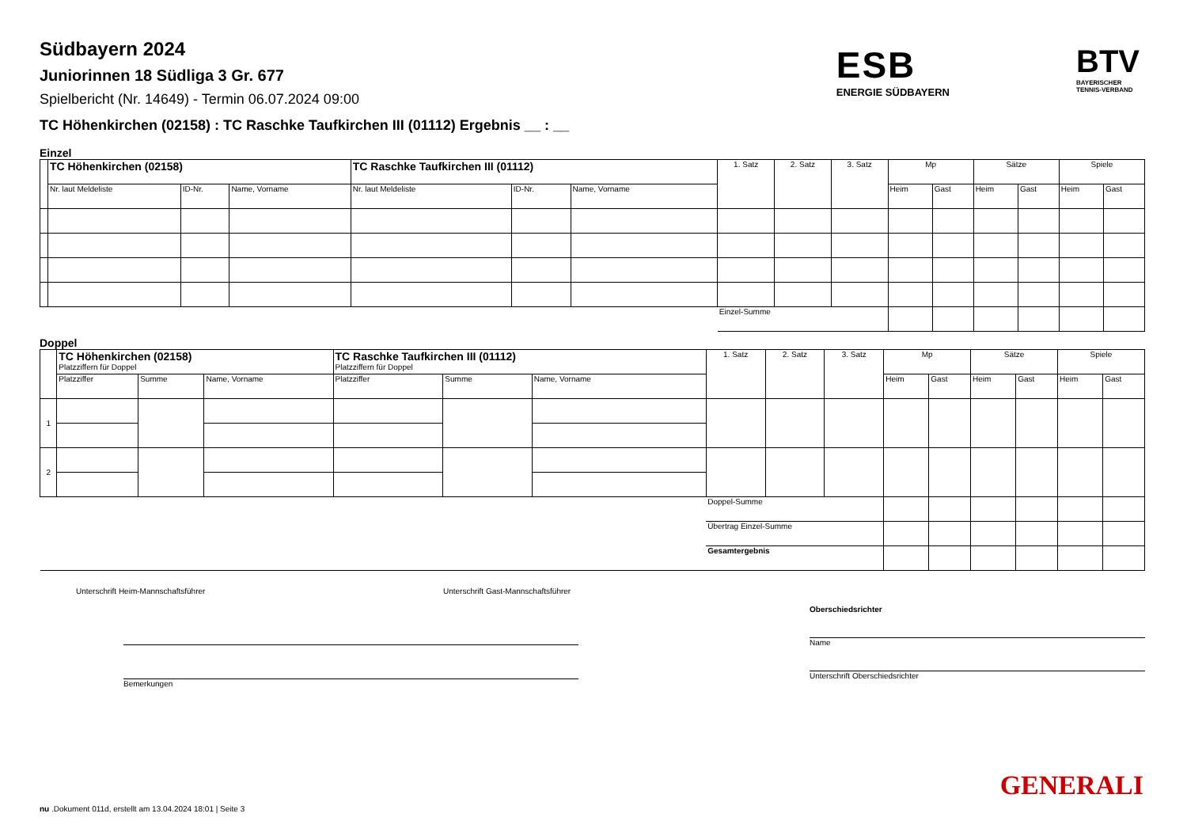ESB
ENERGIE SÜDBAYERN
BTV
BAYERISCHER
TENNIS-VERBAND
Südbayern 2024
Juniorinnen 18 Südliga 3 Gr. 677
Spielbericht (Nr. 14649) - Termin 06.07.2024 09:00
TC Höhenkirchen (02158) : TC Raschke Taufkirchen III (01112) Ergebnis __ : __
Einzel
| | TC Höhenkirchen (02158) | | | TC Raschke Taufkirchen III (01112) | | | 1. Satz | 2. Satz | 3. Satz | Mp | | Sätze | | Spiele | |
| --- | --- | --- | --- | --- | --- | --- | --- | --- | --- | --- | --- | --- | --- | --- | --- |
| | Nr. laut Meldeliste | ID-Nr. | Name, Vorname | Nr. laut Meldeliste | ID-Nr. | Name, Vorname | | | | Heim | Gast | Heim | Gast | Heim | Gast |
| | | | | | | | Einzel-Summe | | | | | | | | |
Doppel
| | TC Höhenkirchen (02158) Platzziffern für Doppel | | | TC Raschke Taufkirchen III (01112) Platzziffern für Doppel | | | 1. Satz | 2. Satz | 3. Satz | Mp | | Sätze | | Spiele | |
| --- | --- | --- | --- | --- | --- | --- | --- | --- | --- | --- | --- | --- | --- | --- | --- |
| | Platzziffer | Summe | Name, Vorname | Platzziffer | Summe | Name, Vorname | | | | Heim | Gast | Heim | Gast | Heim | Gast |
| 1 | | | | | | | | | | | | | | | |
| 2 | | | | | | | | | | | | | | | |
| | | | | | | | Doppel-Summe | | | | | | | | |
| | | | | | | | Übertrag Einzel-Summe | | | | | | | | |
| | | | | | | | Gesamtergebnis | | | | | | | | |
Unterschrift Heim-Mannschaftsführer Unterschrift Gast-Mannschaftsführer
Bemerkungen
Oberschiedsrichter
Name
Unterschrift Oberschiedsrichter
GENERALI
nu .Dokument 011d, erstellt am 13.04.2024 18:01 | Seite 3